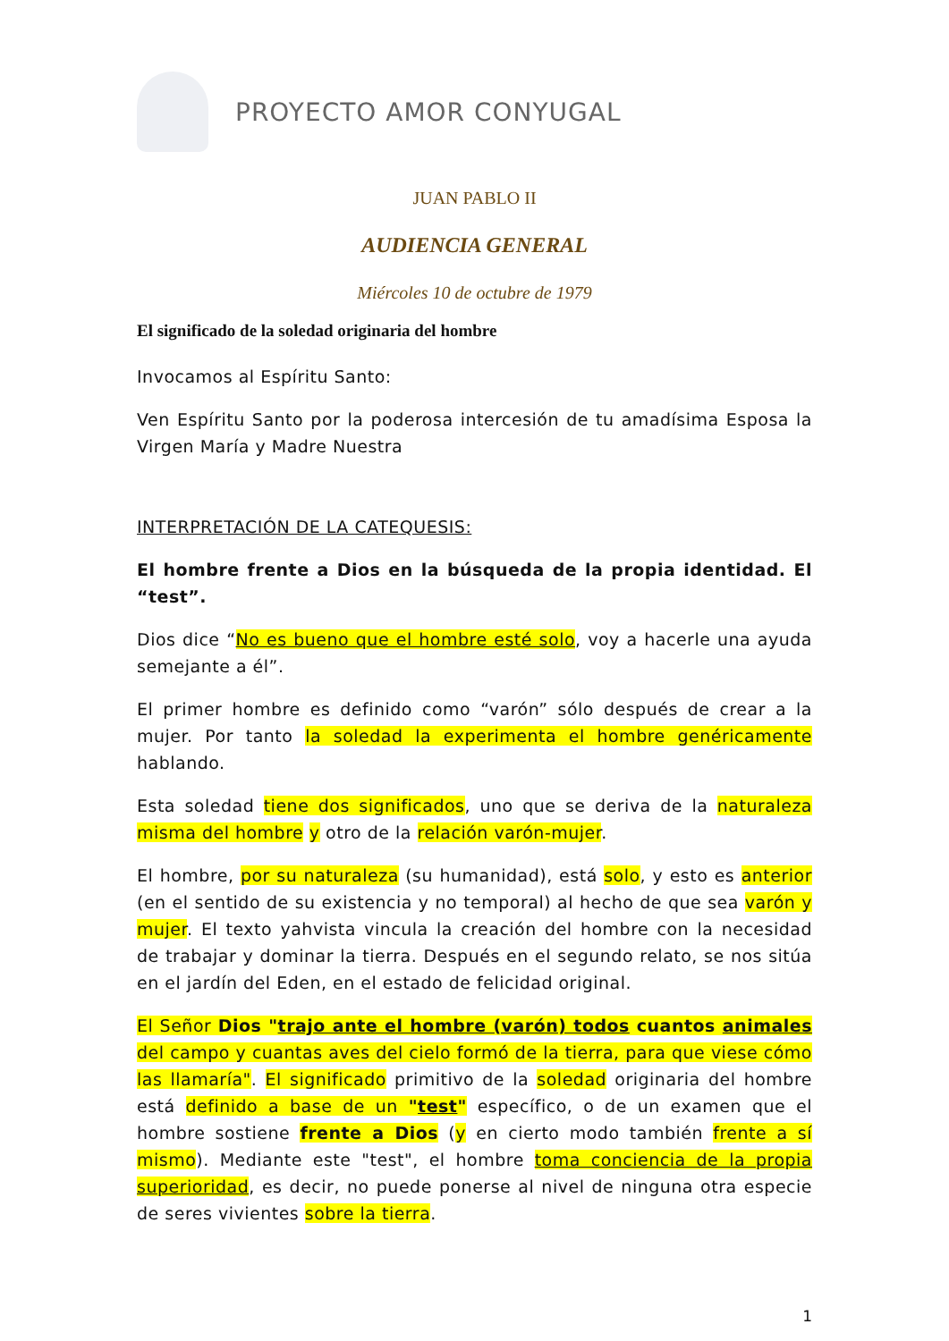PROYECTO AMOR CONYUGAL
JUAN PABLO II
AUDIENCIA GENERAL
Miércoles 10 de octubre de 1979
El significado de la soledad originaria del hombre
Invocamos al Espíritu Santo:
Ven Espíritu Santo por la poderosa intercesión de tu amadísima Esposa la Virgen María y Madre Nuestra
INTERPRETACIÓN DE LA CATEQUESIS:
El hombre frente a Dios en la búsqueda de la propia identidad. El “test”.
Dios dice “No es bueno que el hombre esté solo, voy a hacerle una ayuda semejante a él”.
El primer hombre es definido como “varón” sólo después de crear a la mujer. Por tanto la soledad la experimenta el hombre genéricamente hablando.
Esta soledad tiene dos significados, uno que se deriva de la naturaleza misma del hombre y otro de la relación varón-mujer.
El hombre, por su naturaleza (su humanidad), está solo, y esto es anterior (en el sentido de su existencia y no temporal) al hecho de que sea varón y mujer. El texto yahvista vincula la creación del hombre con la necesidad de trabajar y dominar la tierra. Después en el segundo relato, se nos sitúa en el jardín del Eden, en el estado de felicidad original.
El Señor Dios "trajo ante el hombre (varón) todos cuantos animales del campo y cuantas aves del cielo formó de la tierra, para que viese cómo las llamaría". El significado primitivo de la soledad originaria del hombre está definido a base de un "test" específico, o de un examen que el hombre sostiene frente a Dios (y en cierto modo también frente a sí mismo). Mediante este "test", el hombre toma conciencia de la propia superioridad, es decir, no puede ponerse al nivel de ninguna otra especie de seres vivientes sobre la tierra.
1